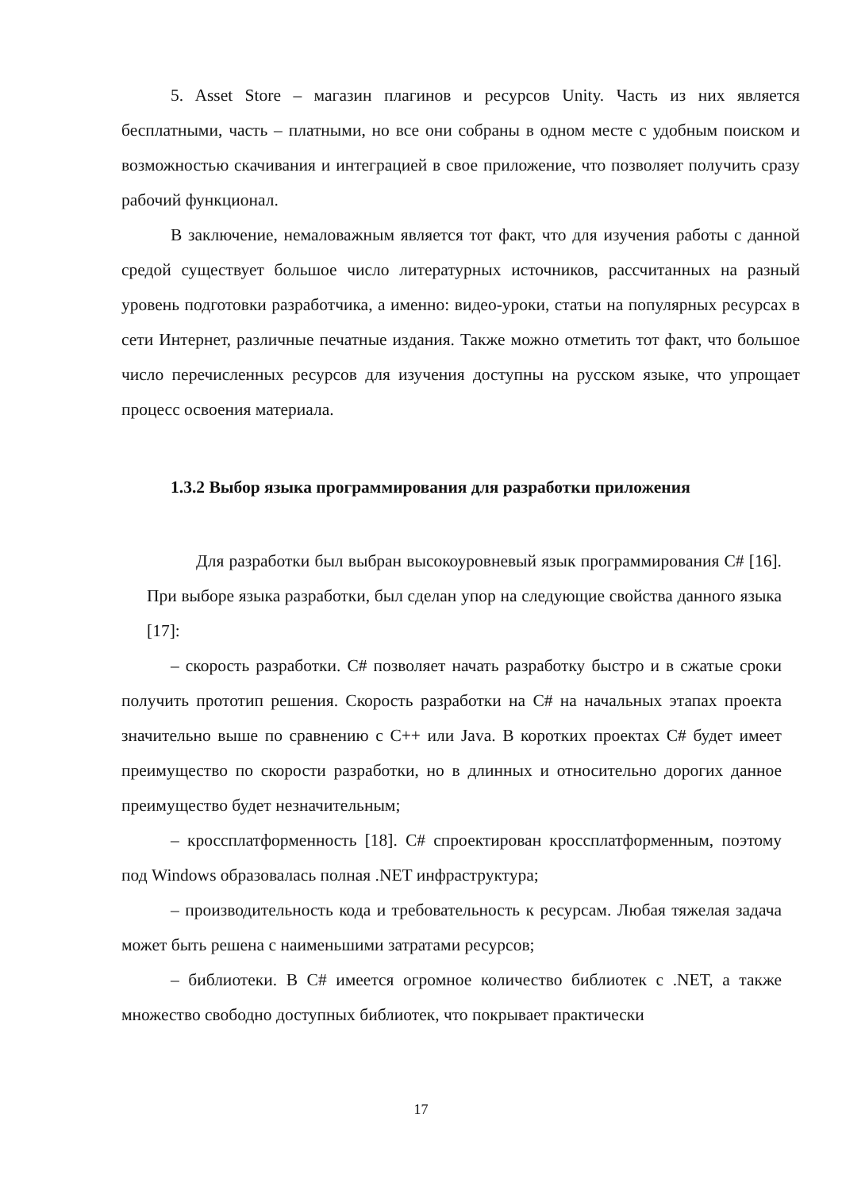5. Asset Store – магазин плагинов и ресурсов Unity. Часть из них является бесплатными, часть – платными, но все они собраны в одном месте с удобным поиском и возможностью скачивания и интеграцией в свое приложение, что позволяет получить сразу рабочий функционал.
В заключение, немаловажным является тот факт, что для изучения работы с данной средой существует большое число литературных источников, рассчитанных на разный уровень подготовки разработчика, а именно: видео-уроки, статьи на популярных ресурсах в сети Интернет, различные печатные издания. Также можно отметить тот факт, что большое число перечисленных ресурсов для изучения доступны на русском языке, что упрощает процесс освоения материала.
1.3.2 Выбор языка программирования для разработки приложения
Для разработки был выбран высокоуровневый язык программирования C# [16]. При выборе языка разработки, был сделан упор на следующие свойства данного языка [17]:
– скорость разработки. C# позволяет начать разработку быстро и в сжатые сроки получить прототип решения. Скорость разработки на C# на начальных этапах проекта значительно выше по сравнению с C++ или Java. В коротких проектах C# будет имеет преимущество по скорости разработки, но в длинных и относительно дорогих данное преимущество будет незначительным;
– кроссплатформенность [18]. C# спроектирован кроссплатформенным, поэтому под Windows образовалась полная .NET инфраструктура;
– производительность кода и требовательность к ресурсам. Любая тяжелая задача может быть решена с наименьшими затратами ресурсов;
– библиотеки. В C# имеется огромное количество библиотек с .NET, а также множество свободно доступных библиотек, что покрывает практически
17